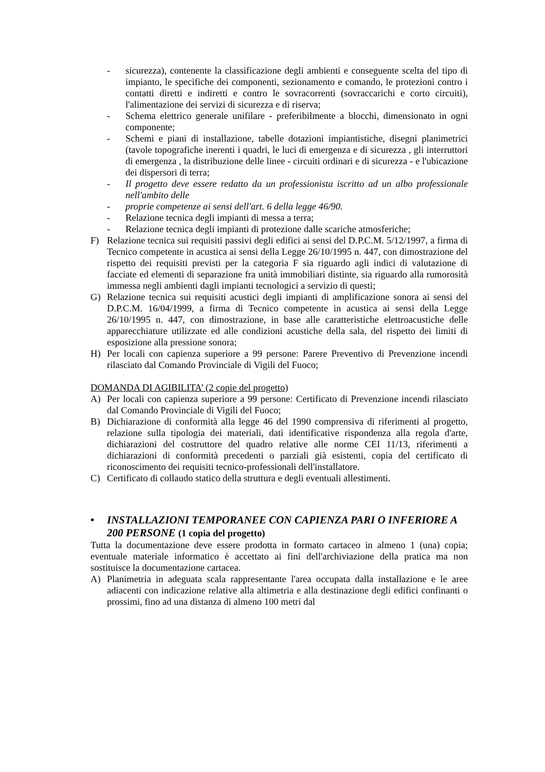- sicurezza), contenente la classificazione degli ambienti e conseguente scelta del tipo di impianto, le specifiche dei componenti, sezionamento e comando, le protezioni contro i contatti diretti e indiretti e contro le sovracorrenti (sovraccarichi e corto circuiti), l'alimentazione dei servizi di sicurezza e di riserva;
- Schema elettrico generale unifilare - preferibilmente a blocchi, dimensionato in ogni componente;
- Schemi e piani di installazione, tabelle dotazioni impiantistiche, disegni planimetrici (tavole topografiche inerenti i quadri, le luci di emergenza e di sicurezza , gli interruttori di emergenza , la distribuzione delle linee - circuiti ordinari e di sicurezza - e l'ubicazione dei dispersori di terra;
- Il progetto deve essere redatto da un professionista iscritto ad un albo professionale nell'ambito delle
- proprie competenze ai sensi dell'art. 6 della legge 46/90.
- Relazione tecnica degli impianti di messa a terra;
- Relazione tecnica degli impianti di protezione dalle scariche atmosferiche;
F) Relazione tecnica sui requisiti passivi degli edifici ai sensi del D.P.C.M. 5/12/1997, a firma di Tecnico competente in acustica ai sensi della Legge 26/10/1995 n. 447, con dimostrazione del rispetto dei requisiti previsti per la categoria F sia riguardo agli indici di valutazione di facciate ed elementi di separazione fra unità immobiliari distinte, sia riguardo alla rumorosità immessa negli ambienti dagli impianti tecnologici a servizio di questi;
G) Relazione tecnica sui requisiti acustici degli impianti di amplificazione sonora ai sensi del D.P.C.M. 16/04/1999, a firma di Tecnico competente in acustica ai sensi della Legge 26/10/1995 n. 447, con dimostrazione, in base alle caratteristiche elettroacustiche delle apparecchiature utilizzate ed alle condizioni acustiche della sala, del rispetto dei limiti di esposizione alla pressione sonora;
H) Per locali con capienza superiore a 99 persone: Parere Preventivo di Prevenzione incendi rilasciato dal Comando Provinciale di Vigili del Fuoco;
DOMANDA DI AGIBILITA’ (2 copie del progetto)
A) Per locali con capienza superiore a 99 persone: Certificato di Prevenzione incendi rilasciato dal Comando Provinciale di Vigili del Fuoco;
B) Dichiarazione di conformità alla legge 46 del 1990 comprensiva di riferimenti al progetto, relazione sulla tipologia dei materiali, dati identificative rispondenza alla regola d'arte, dichiarazioni del costruttore del quadro relative alle norme CEI 11/13, riferimenti a dichiarazioni di conformità precedenti o parziali già esistenti, copia del certificato di riconoscimento dei requisiti tecnico-professionali dell'installatore.
C) Certificato di collaudo statico della struttura e degli eventuali allestimenti.
• INSTALLAZIONI TEMPORANEE CON CAPIENZA PARI O INFERIORE A 200 PERSONE (1 copia del progetto)
Tutta la documentazione deve essere prodotta in formato cartaceo in almeno 1 (una) copia; eventuale materiale informatico è accettato ai fini dell'archiviazione della pratica ma non sostituisce la documentazione cartacea.
A) Planimetria in adeguata scala rappresentante l'area occupata dalla installazione e le aree adiacenti con indicazione relative alla altimetria e alla destinazione degli edifici confinanti o prossimi, fino ad una distanza di almeno 100 metri dal